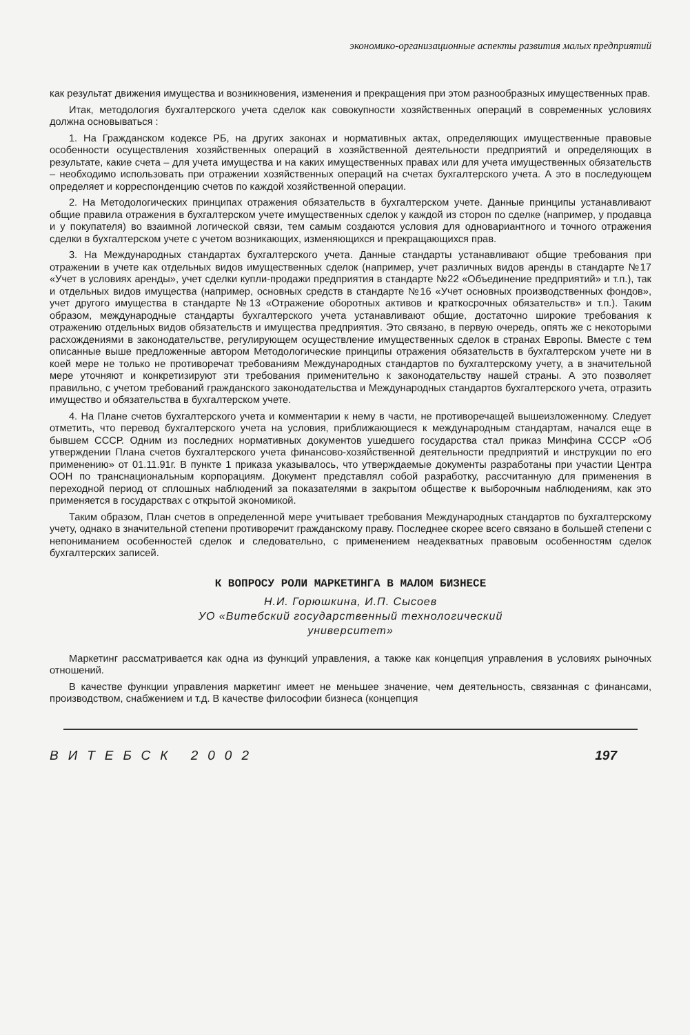экономико-организационные аспекты развития малых предприятий
как результат движения имущества и возникновения, изменения и прекращения при этом разнообразных имущественных прав.
Итак, методология бухгалтерского учета сделок как совокупности хозяйственных операций в современных условиях должна основываться :
1. На Гражданском кодексе РБ, на других законах и нормативных актах, определяющих имущественные правовые особенности осуществления хозяйственных операций в хозяйственной деятельности предприятий и определяющих в результате, какие счета – для учета имущества и на каких имущественных правах или для учета имущественных обязательств – необходимо использовать при отражении хозяйственных операций на счетах бухгалтерского учета. А это в последующем определяет и корреспонденцию счетов по каждой хозяйственной операции.
2. На Методологических принципах отражения обязательств в бухгалтерском учете. Данные принципы устанавливают общие правила отражения в бухгалтерском учете имущественных сделок у каждой из сторон по сделке (например, у продавца и у покупателя) во взаимной логической связи, тем самым создаются условия для одновариантного и точного отражения сделки в бухгалтерском учете с учетом возникающих, изменяющихся и прекращающихся прав.
3. На Международных стандартах бухгалтерского учета. Данные стандарты устанавливают общие требования при отражении в учете как отдельных видов имущественных сделок (например, учет различных видов аренды в стандарте №17 «Учет в условиях аренды», учет сделки купли-продажи предприятия в стандарте №22 «Объединение предприятий» и т.п.), так и отдельных видов имущества (например, основных средств в стандарте №16 «Учет основных производственных фондов», учет другого имущества в стандарте №13 «Отражение оборотных активов и краткосрочных обязательств» и т.п.). Таким образом, международные стандарты бухгалтерского учета устанавливают общие, достаточно широкие требования к отражению отдельных видов обязательств и имущества предприятия. Это связано, в первую очередь, опять же с некоторыми расхождениями в законодательстве, регулирующем осуществление имущественных сделок в странах Европы. Вместе с тем описанные выше предложенные автором Методологические принципы отражения обязательств в бухгалтерском учете ни в коей мере не только не противоречат требованиям Международных стандартов по бухгалтерскому учету, а в значительной мере уточняют и конкретизируют эти требования применительно к законодательству нашей страны. А это позволяет правильно, с учетом требований гражданского законодательства и Международных стандартов бухгалтерского учета, отразить имущество и обязательства в бухгалтерском учете.
4. На Плане счетов бухгалтерского учета и комментарии к нему в части, не противоречащей вышеизложенному. Следует отметить, что перевод бухгалтерского учета на условия, приближающиеся к международным стандартам, начался еще в бывшем СССР. Одним из последних нормативных документов ушедшего государства стал приказ Минфина СССР «Об утверждении Плана счетов бухгалтерского учета финансово-хозяйственной деятельности предприятий и инструкции по его применению» от 01.11.91г. В пункте 1 приказа указывалось, что утверждаемые документы разработаны при участии Центра ООН по транснациональным корпорациям. Документ представлял собой разработку, рассчитанную для применения в переходной период от сплошных наблюдений за показателями в закрытом обществе к выборочным наблюдениям, как это применяется в государствах с открытой экономикой.
Таким образом, План счетов в определенной мере учитывает требования Международных стандартов по бухгалтерскому учету, однако в значительной степени противоречит гражданскому праву. Последнее скорее всего связано в большей степени с непониманием особенностей сделок и следовательно, с применением неадекватных правовым особенностям сделок бухгалтерских записей.
К ВОПРОСУ РОЛИ МАРКЕТИНГА В МАЛОМ БИЗНЕСЕ
Н.И. Горюшкина, И.П. Сысоев
УО «Витебский государственный технологический
университет»
Маркетинг рассматривается как одна из функций управления, а также как концепция управления в условиях рыночных отношений.
В качестве функции управления маркетинг имеет не меньшее значение, чем деятельность, связанная с финансами, производством, снабжением и т.д. В качестве философии бизнеса (концепция
ВИТЕБСК 2002 197